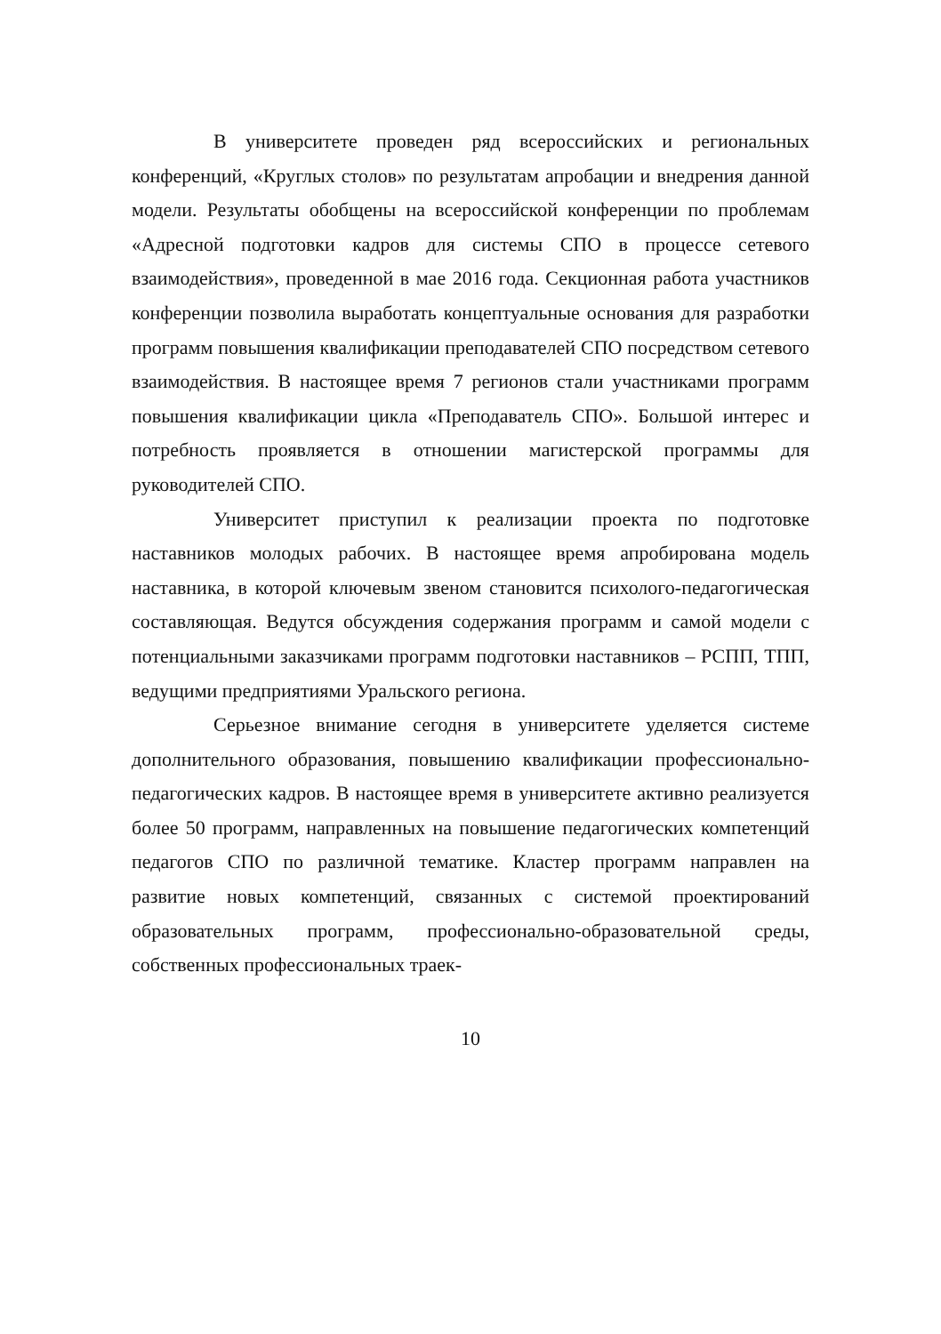В университете проведен ряд всероссийских и региональных конференций, «Круглых столов» по результатам апробации и внедрения данной модели. Результаты обобщены на всероссийской конференции по проблемам «Адресной подготовки кадров для системы СПО в процессе сетевого взаимодействия», проведенной в мае 2016 года. Секционная работа участников конференции позволила выработать концептуальные основания для разработки программ повышения квалификации преподавателей СПО посредством сетевого взаимодействия. В настоящее время 7 регионов стали участниками программ повышения квалификации цикла «Преподаватель СПО». Большой интерес и потребность проявляется в отношении магистерской программы для руководителей СПО.
Университет приступил к реализации проекта по подготовке наставников молодых рабочих. В настоящее время апробирована модель наставника, в которой ключевым звеном становится психолого-педагогическая составляющая. Ведутся обсуждения содержания программ и самой модели с потенциальными заказчиками программ подготовки наставников – РСПП, ТПП, ведущими предприятиями Уральского региона.
Серьезное внимание сегодня в университете уделяется системе дополнительного образования, повышению квалификации профессионально-педагогических кадров. В настоящее время в университете активно реализуется более 50 программ, направленных на повышение педагогических компетенций педагогов СПО по различной тематике. Кластер программ направлен на развитие новых компетенций, связанных с системой проектирований образовательных программ, профессионально-образовательной среды, собственных профессиональных траек-
10